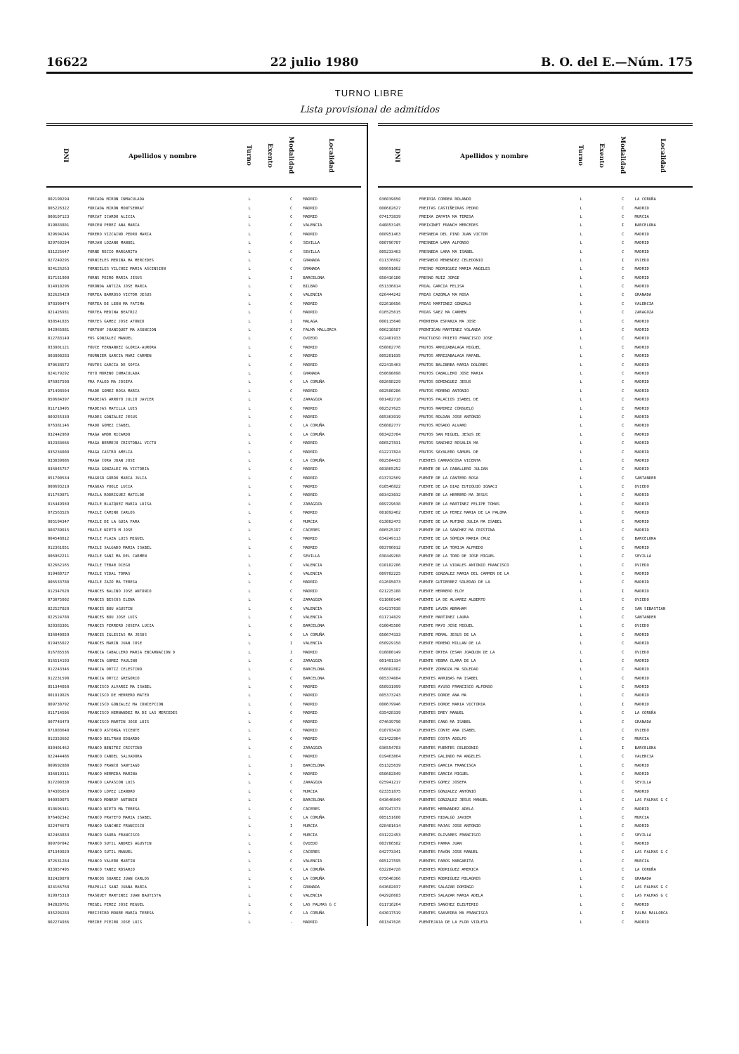16622 22 julio 1980 B. O. del E.—Núm. 175
TURNO LIBRE
Lista provisional de admitidos
| DNI | Apellidos y nombre | Turno | Exento | Modalidad | Localidad |
| --- | --- | --- | --- | --- | --- |
| 002190294 | FORCADA MIRON INMACULADA | L | | C | MADRID |
| 005226322 | FORCADA MIRON MONTSERRAT | L | | C | MADRID |
| 000107123 | FORCAT ICARDO ALICIA | L | | C | MADRID |
| 019083801 | FORCEN PEREZ ANA MARIA | L | | C | VALENCIA |
| 029694246 | FORERO VIZCAINO PEDRO MARIA | L | | C | MADRID |
| 029769204 | FORJAN LOZANO MANUEL | L | | C | SEVILLA |
| 031225647 | FORNE RECIO MARGARITA | L | | C | SEVILLA |
| 027249295 | FORNIELES MEDINA MA MERCEDES | L | | C | GRANADA |
| 024126263 | FORNIELES VILCHEZ MARIA ASCENSION | L | | C | GRANADA |
| 017151909 | FORNS PEIRO MARIA JESUS | L | | I | BARCELONA |
| 014910296 | FORONDA ANTIZA JOSE MARIA | L | | C | BILBAO |
| 022626429 | FORTEA BARROSO VICTOR JESUS | L | | C | VALENCIA |
| 078390474 | FORTEA DE LEON MA FATIMA | L | | C | MADRID |
| 021426931 | FORTEA MEDINA BEATRIZ | L | | C | MADRID |
| 038541835 | FORTES GAMEZ JOSE ATONIO | L | | I | MALAGA |
| 042965881 | FORTUNY JOANIQUET MA ASUNCION | L | | C | PALMA MALLORCA |
| 012783149 | FOS GONZALEZ MANUEL | L | | C | OVIEDO |
| 033801121 | FOUCE FERNANDEZ GLORIA-AURORA | L | | C | MADRID |
| 003800283 | FOURNIER GARCIA MARI CARMEN | L | | C | MADRID |
| 070638572 | FOUTES GARCIA DE SOFIA | L | | C | MADRID |
| 024179292 | FOYO MORENO INMACULADA | L | | C | GRANADA |
| 076957598 | FRA PALEO MA JOSEFA | L | | C | LA CORUÑA |
| 071498504 | FRADE GOMEZ ROSA MARIA | L | | C | MADRID |
| 050684397 | FRADEJAS ARROYO JULIO JAVIER | L | | C | ZARAGOZA |
| 011718495 | FRADEJAS MATILLA LUIS | L | | C | MADRID |
| 009255339 | FRADES GONZALEZ JESUS | L | | C | MADRID |
| 076381146 | FRADO GOMEZ ISABEL | L | | C | LA CORUÑA |
| 032442969 | FRAGA AMOR RICARDO | L | | C | LA CORUÑA |
| 032383666 | FRAGA BERMEJO CRISTOBAL VICTO | L | | C | MADRID |
| 035234008 | FRAGA CASTRO AMELIA | L | | C | MADRID |
| 033039086 | FRAGA CORA JUAN JOSE | L | | C | LA CORUÑA |
| 036045757 | FRAGA GONZALEZ MA VICTORIA | L | | C | MADRID |
| 051700534 | FRAGOSO GORDO MARIA JULIA | L | | C | MADRID |
| 000693219 | FRAGUAS POOLE LUCIA | L | | C | MADRID |
| 011759871 | FRAILA RODRIGUEZ MATILDE | L | | C | MADRID |
| 016449939 | FRAILE BLAZQUEZ MARIA LUISA | L | | C | ZARAGOZA |
| 072563526 | FRAILE CAMINO CARLOS | L | | C | MADRID |
| 005194347 | FRAILE DE LA GUIA PARA | L | | C | MURCIA |
| 008789015 | FRAILE NIETO M JOSE | L | | C | CACERES |
| 004548812 | FRAILE PLAZA LUIS MIGUEL | L | | C | MADRID |
| 012361051 | FRAILE SALGADO MARIA ISABEL | L | | C | MADRID |
| 006962211 | FRAILE SANZ MA DEL CARMEN | L | | C | SEVILLA |
| 022662165 | FRAILE TEBAR DIEGO | L | | C | VALENCIA |
| 019480727 | FRAILE VIDAL TOMAS | L | | C | VALENCIA |
| 006533780 | FRAILE ZAZO MA TERESA | L | | C | MADRID |
| 012347620 | FRANCES BALINO JOSE ANTONIO | L | | C | MADRID |
| 073075002 | FRANCES BESCOS ELENA | L | | C | ZARAGOZA |
| 022527020 | FRANCES BOU AGUSTIN | L | | C | VALENCIA |
| 022524788 | FRANCES BOU JOSE LUIS | L | | C | VALENCIA |
| 020383301 | FRANCES FERRERO JOSEFA LUCIA | L | | C | BARCELONA |
| 036040859 | FRANCES IGLESIAS MA JESUS | L | | C | LA CORUÑA |
| 019455022 | FRANCES MARIN JUAN JOSE | L | | I | VALENCIA |
| 016785536 | FRANCIA CABALLERO MARIA ENCARNACION D | L | | I | MADRID |
| 016514193 | FRANCIA GOMEZ PAULINO | L | | C | ZARAGOZA |
| 012243346 | FRANCIA ORTIZ CELESTINO | L | | C | BARCELONA |
| 012231590 | FRANCIA ORTIZ GREGORIO | L | | C | BARCELONA |
| 051344050 | FRANCISCO ALVAREZ MA ISABEL | L | | C | MADRID |
| 001819826 | FRANCISCO DE HERRERO MATEO | L | | C | MADRID |
| 009730792 | FRANCISCO GONZALEZ MA CONCEPCION | L | | C | MADRID |
| 011714506 | FRANCISCO HERNANDEZ MA DE LAS MERCEDES | L | | C | MADRID |
| 007748479 | FRANCISCO MARTIN JOSE LUIS | L | | C | MADRID |
| 071003640 | FRANCO ASTORGA VICENTE | L | | C | MADRID |
| 012353602 | FRANCO BELTRAN EDUARDO | L | | C | MADRID |
| 030401462 | FRANCO BENITEZ CRISTINO | L | | C | ZARAGOZA |
| 022444486 | FRANCO CANDEL SALVADORA | L | | C | MADRID |
| 009692880 | FRANCO FRANCO SANTIAGO | L | | I | BARCELONA |
| 036019311 | FRANCO HERMIDA MARINA | L | | C | MADRID |
| 017200330 | FRANCO LAPASION LUIS | L | | C | ZARAGOZA |
| 074305859 | FRANCO LOPEZ LEANDRO | L | | C | MURCIA |
| 040959075 | FRANCO MONROY ANTONIO | L | | C | BARCELONA |
| 018696341 | FRANCO NIETO MA TERESA | L | | C | CACERES |
| 076402342 | FRANCO PRATETO MARIA ISABEL | L | | C | LA CORUÑA |
| 022474678 | FRANCO SANCHEZ FRANCISCO | L | | I | MURCIA |
| 022463833 | FRANCO SAURA FRANCISCO | L | | C | MURCIA |
| 009707042 | FRANCO SUTIL ANDRES AGUSTIN | L | | C | OVIEDO |
| 071349029 | FRANCO SUTIL MANUEL | L | | C | CACERES |
| 072631284 | FRANCO VALERO MARTIN | L | | C | VALENCIA |
| 033857495 | FRANCO YANEZ ROSARIO | L | | C | LA CORUÑA |
| 032420870 | FRANCOS SUAREZ JUAN CARLOS | L | | C | LA CORUÑA |
| 024166768 | FRAPOLLI SANZ JUANA MARIA | L | | C | GRANADA |
| 019975318 | FRASQUET MARTINEZ JUAN BAUTISTA | L | | C | VALENCIA |
| 042020761 | FREGEL PEREZ JOSE MIGUEL | L | | C | LAS PALMAS G C |
| 035293283 | FREIJEIRO MOURE MARIA TERESA | L | | C | LA CORUÑA |
| 002274936 | FREIRE PIEIRO JOSE LUIS | L | | - | MADRID |
| DNI | Apellidos y nombre | Turno | Exento | Modalidad | Localidad |
| --- | --- | --- | --- | --- | --- |
| 036039850 | FREIRIA CORREA ROLANDO | L | | C | LA CORUÑA |
| 000682627 | FREITAS CASTIÑEIRAS PEDRO | L | | C | MADRID |
| 074173839 | FREIXA ZAPATA MA TERESA | L | | C | MURCIA |
| 040853145 | FREIXINET FRANCH MERCEDES | L | | I | BARCELONA |
| 008951463 | FRESNEDA DEL PINO JUAN VICTOR | L | | C | MADRID |
| 000796707 | FRESNEDA LARA ALFONSO | L | | C | MADRID |
| 005233463 | FRESNEDA LARA MA ISABEL | L | | C | MADRID |
| 011376692 | FRESNEDO MENENDEZ CELEDONIO | L | | I | OVIEDO |
| 009691062 | FRESNO RODRIGUEZ MARIA ANGELES | L | | C | MADRID |
| 050416180 | FRESNO RUIZ JORGE | L | | C | MADRID |
| 051336814 | FRIAL GARCIA FELISA | L | | C | MADRID |
| 026444242 | FRIAS CAZORLA MA ROSA | L | | C | GRANADA |
| 022610656 | FRIAS MARTINEZ GONZALO | L | | C | VALENCIA |
| 016525615 | FRIAS SAEZ MA CARMEN | L | | C | ZARAGOZA |
| 000115640 | FRONTERA ESPARZA MA JOSE | L | | C | MADRID |
| 006210507 | FRONTIGAN MARTINEZ YOLANDA | L | | C | MADRID |
| 022481933 | FRUCTUOSO PRIETO FRANCISCO JOSE | L | | C | MADRID |
| 050802776 | FRUTOS ARRIZABALAGA MIGUEL | L | | C | MADRID |
| 005201035 | FRUTOS ARRIZABALAGA RAFAEL | L | | C | MADRID |
| 022415463 | FRUTOS BALIBREA MARIA DOLORES | L | | C | MADRID |
| 050690898 | FRUTOS CABALLERO JOSE MARIA | L | | C | MADRID |
| 002698229 | FRUTOS DOMINGUEZ JESUS | L | | C | MADRID |
| 002500206 | FRUTOS MORENO ANTONIO | L | | C | MADRID |
| 001482718 | FRUTOS PALACIOS ISABEL DE | L | | C | MADRID |
| 002527625 | FRUTOS RAMIREZ CONSUELO | L | | C | MADRID |
| 005363919 | FRUTOS ROLDAN JOSE ANTONIO | L | | C | MADRID |
| 050802777 | FRUTOS ROSADO ALVARO | L | | C | MADRID |
| 003423784 | FRUTOS SAN MIGUEL JESUS DE | L | | C | MADRID |
| 006527831 | FRUTOS SANCHEZ ROSALIA MA | L | | C | MADRID |
| 012217824 | FRUTOS SAYALERO SAMUEL DE | L | | C | MADRID |
| 002504433 | FUENTES CARRASCOSA VICENTA | L | | C | MADRID |
| 003865252 | FUENTE DE LA CABALLERO JULIAN | L | | C | MADRID |
| 013732569 | FUENTE DE LA CANTERO ROSA | L | | C | SANTANDER |
| 010546822 | FUENTE DE LA DIAZ EUTIQUIO IGNACI | L | | C | OVIEDO |
| 003423032 | FUENTE DE LA HERRERO MA JESUS | L | | C | MADRID |
| 009729638 | FUENTE DE LA MARTINEZ FELIPE TOMAS | L | | C | MADRID |
| 001092462 | FUENTE DE LA PEREZ MARIA DE LA PALOMA | L | | C | MADRID |
| 013082473 | FUENTE DE LA RUFINO JULIA MA ISABEL | L | | C | MADRID |
| 006525197 | FUENTE DE LA SANCHEZ MA CRISTINA | L | | C | MADRID |
| 034249113 | FUENTE DE LA SOMOZA MARIA CRUZ | L | | C | BARCELONA |
| 003796012 | FUENTE DE LA TORIJA ALFREDO | L | | C | MADRID |
| 038449268 | FUENTE DE LA TORO DE JOSE MIGUEL | L | | C | SEVILLA |
| 010182206 | FUENTE DE LA VIDALES ANTONIO FRANCISCO | L | | C | OVIEDO |
| 009702225 | FUENTE GONZALEZ MARIA DEL CARMEN DE LA | L | | C | MADRID |
| 012695073 | FUENTE GUTIERREZ SOLEDAD DE LA | L | | C | MADRID |
| 021225188 | FUENTE HERRERO ELOY | L | | I | MADRID |
| 011060140 | FUENTE LA DE ALVAREZ ALBERTO | L | | C | OVIEDO |
| 014237038 | FUENTE LAVIN ABRAHAM | L | | C | SAN SEBASTIAN |
| 011714829 | FUENTE MARTINEZ LAURA | L | | C | SANTANDER |
| 010045500 | FUENTE MAYO JOSE MIGUEL | L | | C | OVIEDO |
| 050674333 | FUENTE MORAL JESUS DE LA | L | | C | MADRID |
| 050929158 | FUENTE MORENO MILLAN DE LA | L | | C | MADRID |
| 010800149 | FUENTE ORTEA CESAR JOAQUIN DE LA | L | | C | OVIEDO |
| 001491334 | FUENTE YEBRA CLARA DE LA | L | | C | MADRID |
| 050802882 | FUENTE ZORNOZA MA SOLEDAD | L | | C | MADRID |
| 005374084 | FUENTES ARRIBAS MA ISABEL | L | | C | MADRID |
| 050931999 | FUENTES AYUSO FRANCISCO ALFONSO | L | | C | MADRID |
| 005373243 | FUENTES DORDE ANA MA | L | | C | MADRID |
| 000679946 | FUENTES DORDE MARIA VICTORIA | L | | I | MADRID |
| 035428339 | FUENTES DREY MANUEL | L | | C | LA CORUÑA |
| 074639790 | FUENTES CANO MA ISABEL | L | | C | GRANADA |
| 010793418 | FUENTES CONTE ANA ISABEL | L | | C | OVIEDO |
| 021422984 | FUENTES COSTA ADOLFO | L | | C | MURCIA |
| 036554703 | FUENTES FUENTES CELEDONIO | L | | I | BARCELONA |
| 019463864 | FUENTES GALINDO MA ANGELES | L | | C | VALENCIA |
| 051325639 | FUENTES GARCIA FRANCISCA | L | | C | MADRID |
| 050682849 | FUENTES GARCIA MIGUEL | L | | C | MADRID |
| 025941217 | FUENTES GOMEZ JOSEFA | L | | C | SEVILLA |
| 023351875 | FUENTES GONZALEZ ANTONIO | L | | C | MADRID |
| 043646849 | FUENTES GONZALEZ JESUS MANUEL | L | | C | LAS PALMAS G C |
| 007947373 | FUENTES HERNANDEZ ADELA | L | | C | MADRID |
| 005151680 | FUENTES HIDALGO JAVIER | L | | C | MURCIA |
| 028401614 | FUENTES MAJAS JOSE ANTONIO | L | | C | MADRID |
| 031222453 | FUENTES OLIVARES FRANCISCO | L | | C | SEVILLA |
| 003786502 | FUENTES PARRA JUAN | L | | C | MADRID |
| 042773341 | FUENTES PAVON JOSE MANUEL | L | | C | LAS PALMAS G C |
| 005127595 | FUENTES PAROS MARGARITA | L | | C | MURCIA |
| 032204728 | FUENTES RODRIGUEZ AMERICA | L | | C | LA CORUÑA |
| 075646366 | FUENTES RODRIGUEZ MILAGROS | L | | C | GRANADA |
| 043602037 | FUENTES SALAZAR DOMINGO | L | | C | LAS PALMAS G C |
| 042928603 | FUENTES SALAZAR MARIA ADELA | L | | C | LAS PALMAS G C |
| 011716264 | FUENTES SANCHEZ ELEUTERIO | L | | C | MADRID |
| 043017519 | FUENTES SAAVEDRA MA FRANCISCA | L | | I | PALMA MALLORCA |
| 001347626 | FUENTEJAJA DE LA FLOR VIOLETA | L | | C | MADRID |